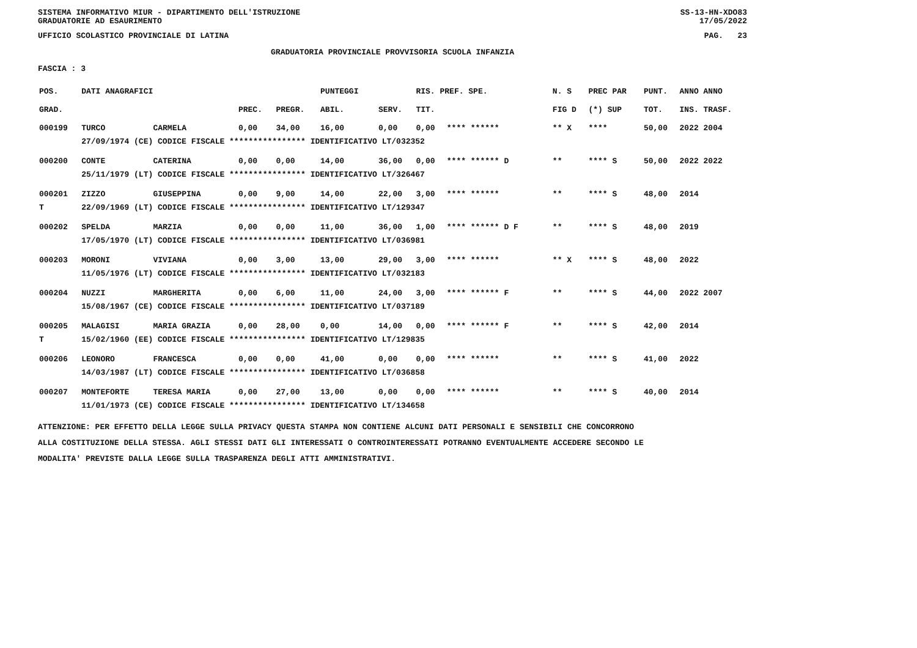SISTEMA INFORMATIVO MIUR - DIPARTIMENTO DELL'ISTRUZIONE SS-13-HN-XDO83
GRADUATORIE AD ESAURIMENTO 17/05/2022
UFFICIO SCOLASTICO PROVINCIALE DI LATINA PAG. 23
GRADUATORIA PROVINCIALE PROVVISORIA SCUOLA INFANZIA
FASCIA : 3
| POS. | DATI ANAGRAFICI | | | | PUNTEGGI | | RIS. PREF. SPE. | | N. S | PREC PAR | PUNT. | ANNO ANNO |
| --- | --- | --- | --- | --- | --- | --- | --- | --- | --- | --- | --- | --- |
| GRAD. | | | PREC. | PREGR. | ABIL. | SERV. | TIT. | | FIG D | (*) SUP | TOT. | INS. TRASF. |
| 000199 | TURCO | CARMELA | 0,00 | 34,00 | 16,00 | 0,00 | 0,00 | **** ****** | ** X | **** | 50,00 | 2022 2004 |
| | 27/09/1974 (CE) CODICE FISCALE **************** IDENTIFICATIVO LT/032352 | | | | | | | | | | | |
| 000200 | CONTE | CATERINA | 0,00 | 0,00 | 14,00 | 36,00 | 0,00 | **** ****** D | ** | **** S | 50,00 | 2022 2022 |
| | 25/11/1979 (LT) CODICE FISCALE **************** IDENTIFICATIVO LT/326467 | | | | | | | | | | | |
| 000201 | ZIZZO | GIUSEPPINA | 0,00 | 9,00 | 14,00 | 22,00 | 3,00 | **** ****** | ** | **** S | 48,00 | 2014 |
| T | 22/09/1969 (LT) CODICE FISCALE **************** IDENTIFICATIVO LT/129347 | | | | | | | | | | | |
| 000202 | SPELDA | MARZIA | 0,00 | 0,00 | 11,00 | 36,00 | 1,00 | **** ****** D F | ** | **** S | 48,00 | 2019 |
| | 17/05/1970 (LT) CODICE FISCALE **************** IDENTIFICATIVO LT/036981 | | | | | | | | | | | |
| 000203 | MORONI | VIVIANA | 0,00 | 3,00 | 13,00 | 29,00 | 3,00 | **** ****** | ** X | **** S | 48,00 | 2022 |
| | 11/05/1976 (LT) CODICE FISCALE **************** IDENTIFICATIVO LT/032183 | | | | | | | | | | | |
| 000204 | NUZZI | MARGHERITA | 0,00 | 6,00 | 11,00 | 24,00 | 3,00 | **** ****** F | ** | **** S | 44,00 | 2022 2007 |
| | 15/08/1967 (CE) CODICE FISCALE **************** IDENTIFICATIVO LT/037189 | | | | | | | | | | | |
| 000205 | MALAGISI | MARIA GRAZIA | 0,00 | 28,00 | 0,00 | 14,00 | 0,00 | **** ****** F | ** | **** S | 42,00 | 2014 |
| T | 15/02/1960 (EE) CODICE FISCALE **************** IDENTIFICATIVO LT/129835 | | | | | | | | | | | |
| 000206 | LEONORO | FRANCESCA | 0,00 | 0,00 | 41,00 | 0,00 | 0,00 | **** ****** | ** | **** S | 41,00 | 2022 |
| | 14/03/1987 (LT) CODICE FISCALE **************** IDENTIFICATIVO LT/036858 | | | | | | | | | | | |
| 000207 | MONTEFORTE | TERESA MARIA | 0,00 | 27,00 | 13,00 | 0,00 | 0,00 | **** ****** | ** | **** S | 40,00 | 2014 |
| | 11/01/1973 (CE) CODICE FISCALE **************** IDENTIFICATIVO LT/134658 | | | | | | | | | | | |
ATTENZIONE: PER EFFETTO DELLA LEGGE SULLA PRIVACY QUESTA STAMPA NON CONTIENE ALCUNI DATI PERSONALI E SENSIBILI CHE CONCORRONO
ALLA COSTITUZIONE DELLA STESSA. AGLI STESSI DATI GLI INTERESSATI O CONTROINTERESSATI POTRANNO EVENTUALMENTE ACCEDERE SECONDO LE
MODALITA' PREVISTE DALLA LEGGE SULLA TRASPARENZA DEGLI ATTI AMMINISTRATIVI.